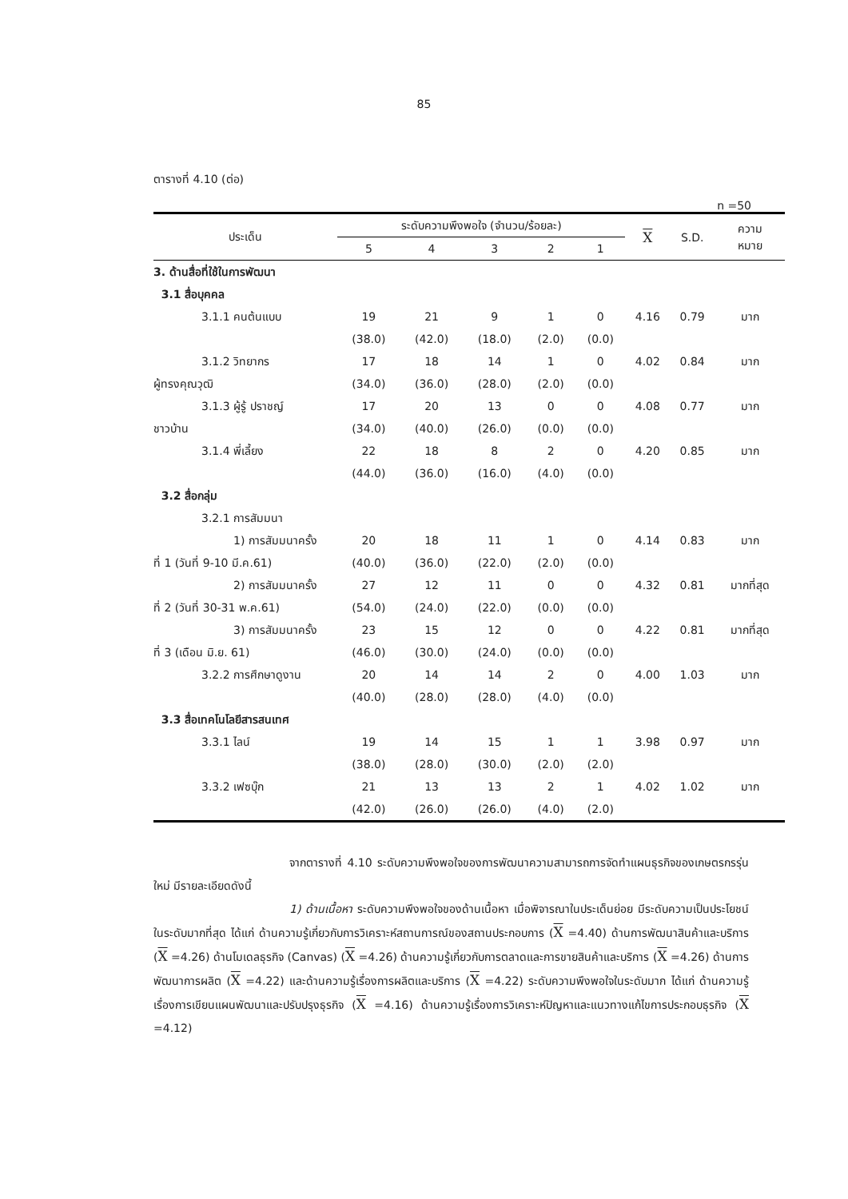85
ตารางที่ 4.10 (ต่อ)
n =50
| ประเด็น | ระดับความพึงพอใจ (จำนวน/ร้อยละ) | | | | | X | S.D. | ความ หมาย |
| --- | --- | --- | --- | --- | --- | --- | --- | --- |
| | 5 | 4 | 3 | 2 | 1 | | | |
| 3. ด้านสื่อที่ใช้ในการพัฒนา | | | | | | | | |
| 3.1 สื่อบุคคล | | | | | | | | |
| 3.1.1 คนต้นแบบ | 19 | 21 | 9 | 1 | 0 | 4.16 | 0.79 | มาก |
| | (38.0) | (42.0) | (18.0) | (2.0) | (0.0) | | | |
| 3.1.2 วิทยากร | 17 | 18 | 14 | 1 | 0 | 4.02 | 0.84 | มาก |
| ผู้ทรงคุณวุฒิ | (34.0) | (36.0) | (28.0) | (2.0) | (0.0) | | | |
| 3.1.3 ผู้รู้ ปราชญ์ | 17 | 20 | 13 | 0 | 0 | 4.08 | 0.77 | มาก |
| ชาวบ้าน | (34.0) | (40.0) | (26.0) | (0.0) | (0.0) | | | |
| 3.1.4 พี่เลี้ยง | 22 | 18 | 8 | 2 | 0 | 4.20 | 0.85 | มาก |
| | (44.0) | (36.0) | (16.0) | (4.0) | (0.0) | | | |
| 3.2 สื่อกลุ่ม | | | | | | | | |
| 3.2.1 การสัมมนา | | | | | | | | |
| 1) การสัมมนาครั้ง | 20 | 18 | 11 | 1 | 0 | 4.14 | 0.83 | มาก |
| ที่ 1 (วันที่ 9-10 มี.ค.61) | (40.0) | (36.0) | (22.0) | (2.0) | (0.0) | | | |
| 2) การสัมมนาครั้ง | 27 | 12 | 11 | 0 | 0 | 4.32 | 0.81 | มากที่สุด |
| ที่ 2 (วันที่ 30-31 พ.ค.61) | (54.0) | (24.0) | (22.0) | (0.0) | (0.0) | | | |
| 3) การสัมมนาครั้ง | 23 | 15 | 12 | 0 | 0 | 4.22 | 0.81 | มากที่สุด |
| ที่ 3 (เดือน มิ.ย. 61) | (46.0) | (30.0) | (24.0) | (0.0) | (0.0) | | | |
| 3.2.2 การศึกษาดูงาน | 20 | 14 | 14 | 2 | 0 | 4.00 | 1.03 | มาก |
| | (40.0) | (28.0) | (28.0) | (4.0) | (0.0) | | | |
| 3.3 สื่อเทคโนโลยีสารสนเทศ | | | | | | | | |
| 3.3.1 ไลน์ | 19 | 14 | 15 | 1 | 1 | 3.98 | 0.97 | มาก |
| | (38.0) | (28.0) | (30.0) | (2.0) | (2.0) | | | |
| 3.3.2 เฟซบุ๊ก | 21 | 13 | 13 | 2 | 1 | 4.02 | 1.02 | มาก |
| | (42.0) | (26.0) | (26.0) | (4.0) | (2.0) | | | |
จากตารางที่ 4.10 ระดับความพึงพอใจของการพัฒนาความสามารถการจัดทำแผนธุรกิจของเกษตรกรรุ่นใหม่ มีรายละเอียดดังนี้
1) ด้านเนื้อหา ระดับความพึงพอใจของด้านเนื้อหา เมื่อพิจารณาในประเด็นย่อย มีระดับความเป็นประโยชน์ในระดับมากที่สุด ได้แก่ ด้านความรู้เกี่ยวกับการวิเคราะห์สถานการณ์ของสถานประกอบการ (X =4.40) ด้านการพัฒนาสินค้าและบริการ (X =4.26) ด้านโมเดลธุรกิจ (Canvas) (X =4.26) ด้านความรู้เกี่ยวกับการตลาดและการขายสินค้าและบริการ (X =4.26) ด้านการพัฒนาการผลิต (X =4.22) และด้านความรู้เรื่องการผลิตและบริการ (X =4.22) ระดับความพึงพอใจในระดับมาก ได้แก่ ด้านความรู้เรื่องการเขียนแผนพัฒนาและปรับปรุงธุรกิจ (X =4.16) ด้านความรู้เรื่องการวิเคราะห์ปัญหาและแนวทางแก้ไขการประกอบธุรกิจ (X =4.12)